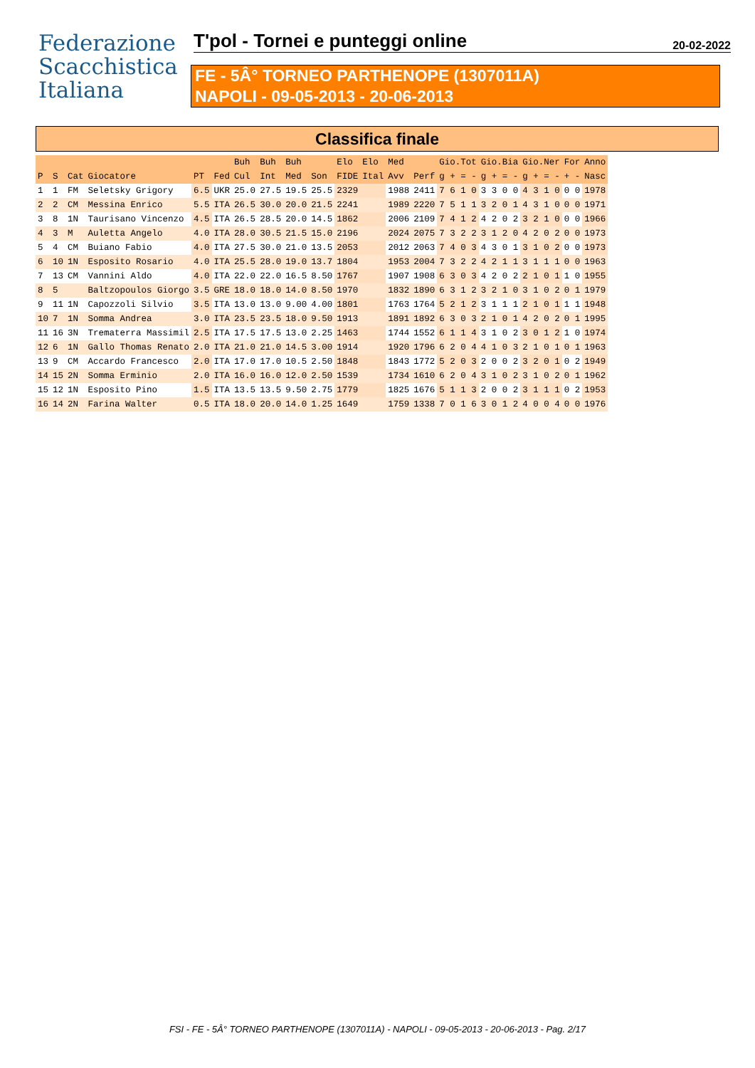Federazione
Scacchistica
Italiana
T'pol - Tornei e punteggi online 20-02-2022
FE - 5Â° TORNEO PARTHENOPE (1307011A)
NAPOLI - 09-05-2013 - 20-06-2013
Classifica finale
| | | | | | | Buh | Buh | Buh | | Elo | Elo | Med | | Gio.Tot | Gio.Bia | Gio.Ner | For | Anno |
| --- | --- | --- | --- | --- | --- | --- | --- | --- | --- | --- | --- | --- | --- | --- | --- | --- | --- | --- |
| P | S | Cat | Giocatore | PT | Fed | Cul | Int | Med | Son | FIDE | Ital | Avv | Perf | g + = - | g + = - | g + = - | + - | Nasc |
| 1 | 1 | FM | Seletsky Grigory | 6.5 | UKR | 25.0 | 27.5 | 19.5 | 25.5 | 2329 | | 1988 | 2411 | 7 6 1 0 | 3 3 0 0 | 4 3 1 0 | 0 0 | 1978 |
| 2 | 2 | CM | Messina Enrico | 5.5 | ITA | 26.5 | 30.0 | 20.0 | 21.5 | 2241 | | 1989 | 2220 | 7 5 1 1 | 3 2 0 1 | 4 3 1 0 | 0 0 | 1971 |
| 3 | 8 | 1N | Taurisano Vincenzo | 4.5 | ITA | 26.5 | 28.5 | 20.0 | 14.5 | 1862 | | 2006 | 2109 | 7 4 1 2 | 4 2 0 2 | 3 2 1 0 | 0 0 | 1966 |
| 4 | 3 | M | Auletta Angelo | 4.0 | ITA | 28.0 | 30.5 | 21.5 | 15.0 | 2196 | | 2024 | 2075 | 7 3 2 2 | 3 1 2 0 | 4 2 0 2 | 0 0 | 1973 |
| 5 | 4 | CM | Buiano Fabio | 4.0 | ITA | 27.5 | 30.0 | 21.0 | 13.5 | 2053 | | 2012 | 2063 | 7 4 0 3 | 4 3 0 1 | 3 1 0 2 | 0 0 | 1973 |
| 6 | 10 | 1N | Esposito Rosario | 4.0 | ITA | 25.5 | 28.0 | 19.0 | 13.7 | 1804 | | 1953 | 2004 | 7 3 2 2 | 4 2 1 1 | 3 1 1 1 | 0 0 | 1963 |
| 7 | 13 | CM | Vannini Aldo | 4.0 | ITA | 22.0 | 22.0 | 16.5 | 8.50 | 1767 | | 1907 | 1908 | 6 3 0 3 | 4 2 0 2 | 2 1 0 1 | 1 0 | 1955 |
| 8 | 5 | | Baltzopoulos Giorgo | 3.5 | GRE | 18.0 | 18.0 | 14.0 | 8.50 | 1970 | | 1832 | 1890 | 6 3 1 2 | 3 2 1 0 | 3 1 0 2 | 0 1 | 1979 |
| 9 | 11 | 1N | Capozzoli Silvio | 3.5 | ITA | 13.0 | 13.0 | 9.00 | 4.00 | 1801 | | 1763 | 1764 | 5 2 1 2 | 3 1 1 1 | 2 1 0 1 | 1 1 | 1948 |
| 10 | 7 | 1N | Somma Andrea | 3.0 | ITA | 23.5 | 23.5 | 18.0 | 9.50 | 1913 | | 1891 | 1892 | 6 3 0 3 | 2 1 0 1 | 4 2 0 2 | 0 1 | 1995 |
| 11 | 16 | 3N | Trematerra Massimil | 2.5 | ITA | 17.5 | 17.5 | 13.0 | 2.25 | 1463 | | 1744 | 1552 | 6 1 1 4 | 3 1 0 2 | 3 0 1 2 | 1 0 | 1974 |
| 12 | 6 | 1N | Gallo Thomas Renato | 2.0 | ITA | 21.0 | 21.0 | 14.5 | 3.00 | 1914 | | 1920 | 1796 | 6 2 0 4 | 4 1 0 3 | 2 1 0 1 | 0 1 | 1963 |
| 13 | 9 | CM | Accardo Francesco | 2.0 | ITA | 17.0 | 17.0 | 10.5 | 2.50 | 1848 | | 1843 | 1772 | 5 2 0 3 | 2 0 0 2 | 3 2 0 1 | 0 2 | 1949 |
| 14 | 15 | 2N | Somma Erminio | 2.0 | ITA | 16.0 | 16.0 | 12.0 | 2.50 | 1539 | | 1734 | 1610 | 6 2 0 4 | 3 1 0 2 | 3 1 0 2 | 0 1 | 1962 |
| 15 | 12 | 1N | Esposito Pino | 1.5 | ITA | 13.5 | 13.5 | 9.50 | 2.75 | 1779 | | 1825 | 1676 | 5 1 1 3 | 2 0 0 2 | 3 1 1 1 | 0 2 | 1953 |
| 16 | 14 | 2N | Farina Walter | 0.5 | ITA | 18.0 | 20.0 | 14.0 | 1.25 | 1649 | | 1759 | 1338 | 7 0 1 6 | 3 0 1 2 | 4 0 0 4 | 0 0 | 1976 |
FSI - FE - 5Â° TORNEO PARTHENOPE (1307011A) - NAPOLI - 09-05-2013 - 20-06-2013 - Pag. 2/17